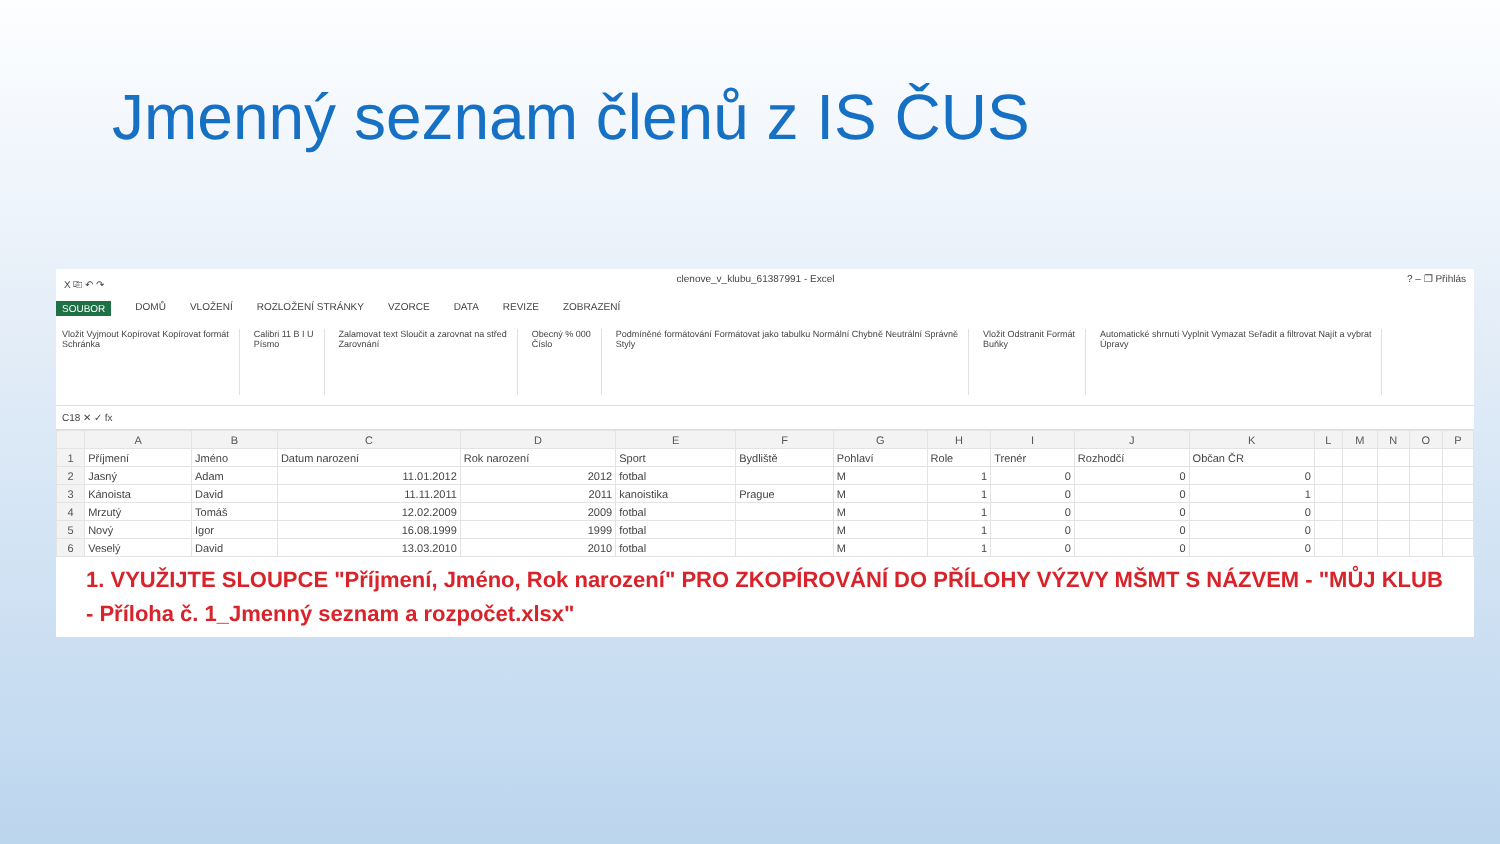Jmenný seznam členů z IS ČUS
X ⎘ ↶ ↷ clenove_v_klubu_61387991 - Excel? – ❐ Přihlás
SOUBOR DOMŮ VLOŽENÍ ROZLOŽENÍ STRÁNKY VZORCE DATA REVIZE ZOBRAZENÍ
Vložit Vyjmout Kopírovat Kopírovat formát
Schránka
Calibri 11 B I U
Písmo
Zalamovat text Sloučit a zarovnat na střed
Zarovnání
Obecný % 000
Číslo
Podmíněné formátování Formátovat jako tabulku Normální Chybně Neutrální Správně
Styly
Vložit Odstranit Formát
Buňky
Automatické shrnutí Vyplnit Vymazat Seřadit a filtrovat Najít a vybrat
Úpravy
C18 ✕ ✓ fx
| | A | B | C | D | E | F | G | H | I | J | K | L | M | N | O | P |
| --- | --- | --- | --- | --- | --- | --- | --- | --- | --- | --- | --- | --- | --- | --- | --- | --- |
| 1 | Příjmení | Jméno | Datum narození | Rok narození | Sport | Bydliště | Pohlaví | Role | Trenér | Rozhodčí | Občan ČR | | | | | |
| 2 | Jasný | Adam | 11.01.2012 | 2012 | fotbal | | M | 1 | 0 | 0 | 0 | | | | | |
| 3 | Kánoista | David | 11.11.2011 | 2011 | kanoistika | Prague | M | 1 | 0 | 0 | 1 | | | | | |
| 4 | Mrzutý | Tomáš | 12.02.2009 | 2009 | fotbal | | M | 1 | 0 | 0 | 0 | | | | | |
| 5 | Nový | Igor | 16.08.1999 | 1999 | fotbal | | M | 1 | 0 | 0 | 0 | | | | | |
| 6 | Veselý | David | 13.03.2010 | 2010 | fotbal | | M | 1 | 0 | 0 | 0 | | | | | |
1. VYUŽIJTE SLOUPCE "Příjmení, Jméno, Rok narození" PRO ZKOPÍROVÁNÍ DO PŘÍLOHY VÝZVY MŠMT S NÁZVEM - "MŮJ KLUB - Příloha č. 1_Jmenný seznam a rozpočet.xlsx"